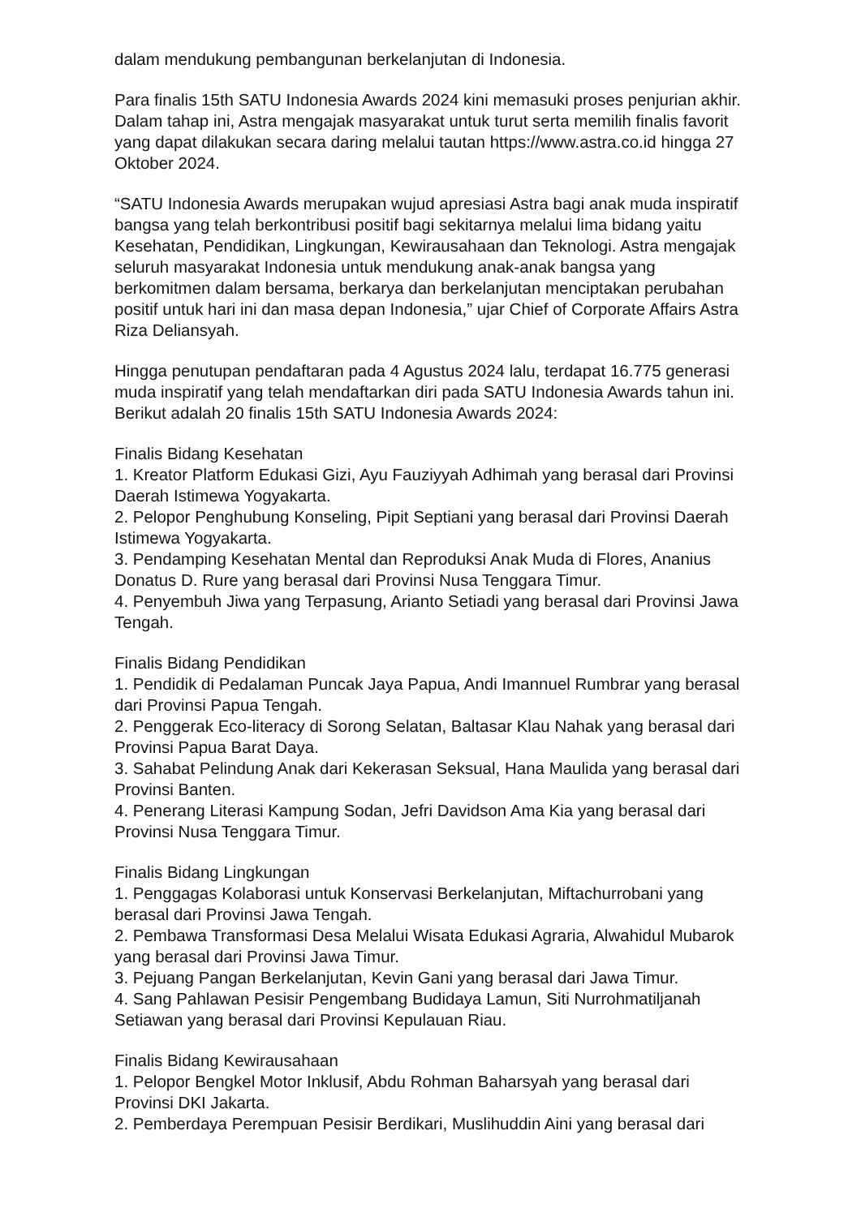dalam mendukung pembangunan berkelanjutan di Indonesia.
Para finalis 15th SATU Indonesia Awards 2024 kini memasuki proses penjurian akhir. Dalam tahap ini, Astra mengajak masyarakat untuk turut serta memilih finalis favorit yang dapat dilakukan secara daring melalui tautan https://www.astra.co.id hingga 27 Oktober 2024.
“SATU Indonesia Awards merupakan wujud apresiasi Astra bagi anak muda inspiratif bangsa yang telah berkontribusi positif bagi sekitarnya melalui lima bidang yaitu Kesehatan, Pendidikan, Lingkungan, Kewirausahaan dan Teknologi. Astra mengajak seluruh masyarakat Indonesia untuk mendukung anak-anak bangsa yang berkomitmen dalam bersama, berkarya dan berkelanjutan menciptakan perubahan positif untuk hari ini dan masa depan Indonesia,” ujar Chief of Corporate Affairs Astra Riza Deliansyah.
Hingga penutupan pendaftaran pada 4 Agustus 2024 lalu, terdapat 16.775 generasi muda inspiratif yang telah mendaftarkan diri pada SATU Indonesia Awards tahun ini. Berikut adalah 20 finalis 15th SATU Indonesia Awards 2024:
Finalis Bidang Kesehatan
1. Kreator Platform Edukasi Gizi, Ayu Fauziyyah Adhimah yang berasal dari Provinsi Daerah Istimewa Yogyakarta.
2. Pelopor Penghubung Konseling, Pipit Septiani yang berasal dari Provinsi Daerah Istimewa Yogyakarta.
3. Pendamping Kesehatan Mental dan Reproduksi Anak Muda di Flores, Ananius Donatus D. Rure yang berasal dari Provinsi Nusa Tenggara Timur.
4. Penyembuh Jiwa yang Terpasung, Arianto Setiadi yang berasal dari Provinsi Jawa Tengah.
Finalis Bidang Pendidikan
1. Pendidik di Pedalaman Puncak Jaya Papua, Andi Imannuel Rumbrar yang berasal dari Provinsi Papua Tengah.
2. Penggerak Eco-literacy di Sorong Selatan, Baltasar Klau Nahak yang berasal dari Provinsi Papua Barat Daya.
3. Sahabat Pelindung Anak dari Kekerasan Seksual, Hana Maulida yang berasal dari Provinsi Banten.
4. Penerang Literasi Kampung Sodan, Jefri Davidson Ama Kia yang berasal dari Provinsi Nusa Tenggara Timur.
Finalis Bidang Lingkungan
1. Penggagas Kolaborasi untuk Konservasi Berkelanjutan, Miftachurrobani yang berasal dari Provinsi Jawa Tengah.
2. Pembawa Transformasi Desa Melalui Wisata Edukasi Agraria, Alwahidul Mubarok yang berasal dari Provinsi Jawa Timur.
3. Pejuang Pangan Berkelanjutan, Kevin Gani yang berasal dari Jawa Timur.
4. Sang Pahlawan Pesisir Pengembang Budidaya Lamun, Siti Nurrohmatiljanah Setiawan yang berasal dari Provinsi Kepulauan Riau.
Finalis Bidang Kewirausahaan
1. Pelopor Bengkel Motor Inklusif, Abdu Rohman Baharsyah yang berasal dari Provinsi DKI Jakarta.
2. Pemberdaya Perempuan Pesisir Berdikari, Muslihuddin Aini yang berasal dari